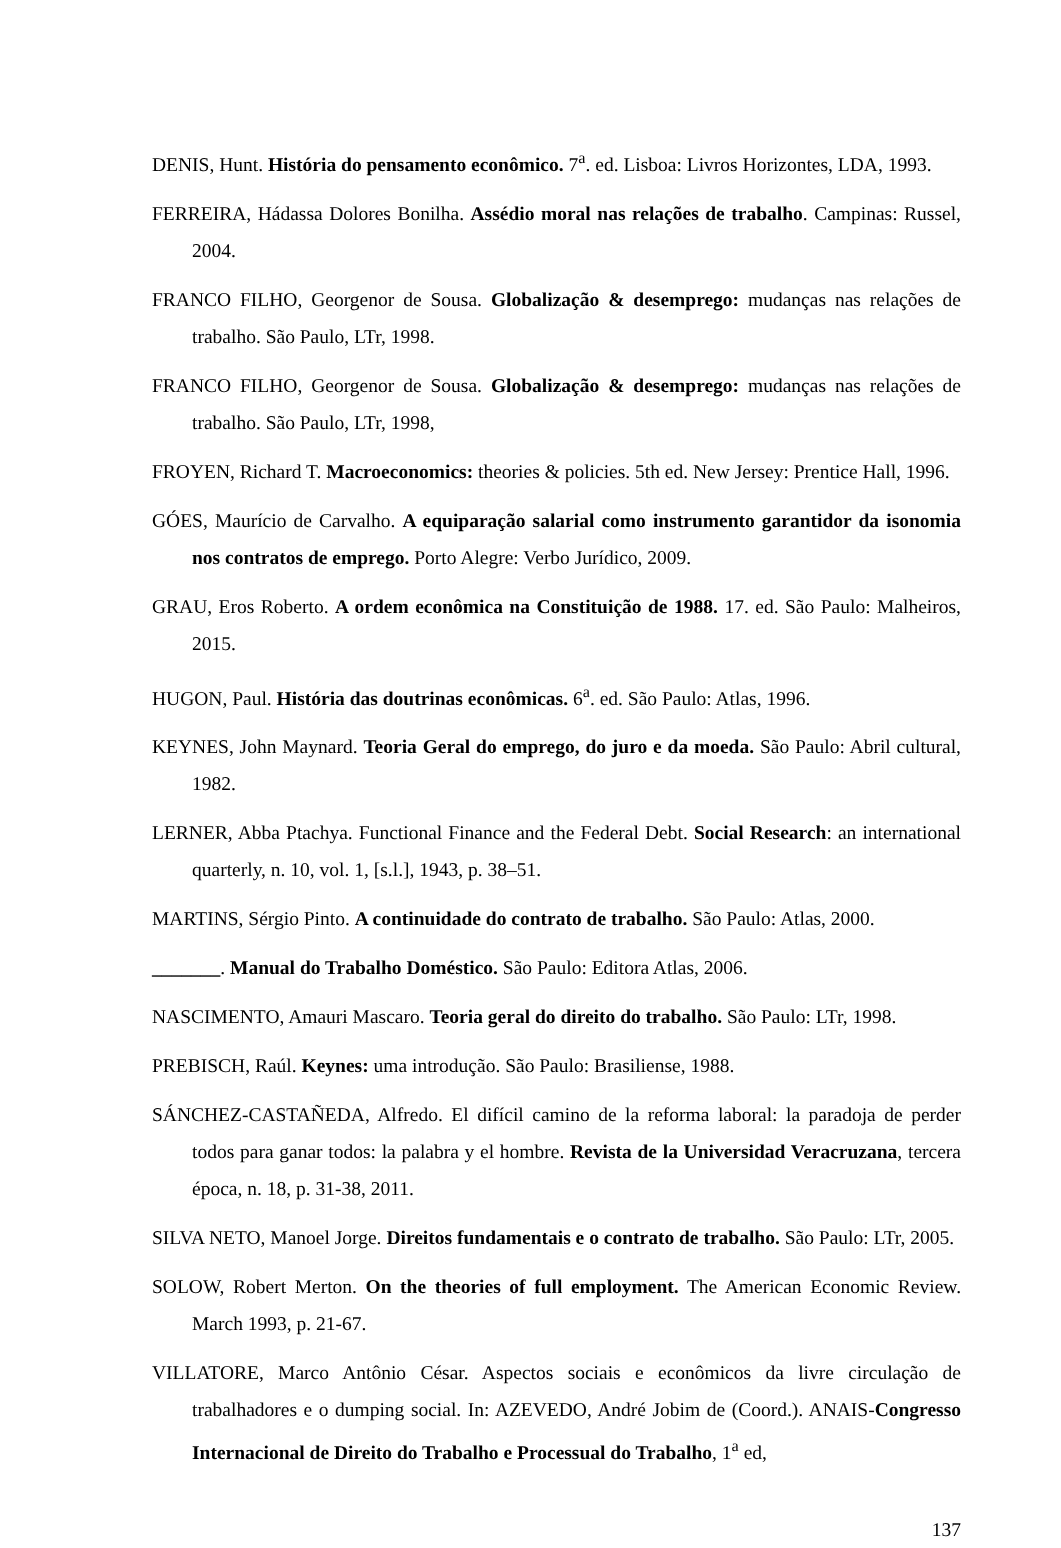DENIS, Hunt. História do pensamento econômico. 7<sup>a</sup>. ed. Lisboa: Livros Horizontes, LDA, 1993.
FERREIRA, Hádassa Dolores Bonilha. Assédio moral nas relações de trabalho. Campinas: Russel, 2004.
FRANCO FILHO, Georgenor de Sousa. Globalização & desemprego: mudanças nas relações de trabalho. São Paulo, LTr, 1998.
FRANCO FILHO, Georgenor de Sousa. Globalização & desemprego: mudanças nas relações de trabalho. São Paulo, LTr, 1998,
FROYEN, Richard T. Macroeconomics: theories & policies. 5th ed. New Jersey: Prentice Hall, 1996.
GÓES, Maurício de Carvalho. A equiparação salarial como instrumento garantidor da isonomia nos contratos de emprego. Porto Alegre: Verbo Jurídico, 2009.
GRAU, Eros Roberto. A ordem econômica na Constituição de 1988. 17. ed. São Paulo: Malheiros, 2015.
HUGON, Paul. História das doutrinas econômicas. 6<sup>a</sup>. ed. São Paulo: Atlas, 1996.
KEYNES, John Maynard. Teoria Geral do emprego, do juro e da moeda. São Paulo: Abril cultural, 1982.
LERNER, Abba Ptachya. Functional Finance and the Federal Debt. Social Research: an international quarterly, n. 10, vol. 1, [s.l.], 1943, p. 38–51.
MARTINS, Sérgio Pinto. A continuidade do contrato de trabalho. São Paulo: Atlas, 2000.
_______. Manual do Trabalho Doméstico. São Paulo: Editora Atlas, 2006.
NASCIMENTO, Amauri Mascaro. Teoria geral do direito do trabalho. São Paulo: LTr, 1998.
PREBISCH, Raúl. Keynes: uma introdução. São Paulo: Brasiliense, 1988.
SÁNCHEZ-CASTAÑEDA, Alfredo. El difícil camino de la reforma laboral: la paradoja de perder todos para ganar todos: la palabra y el hombre. Revista de la Universidad Veracruzana, tercera época, n. 18, p. 31-38, 2011.
SILVA NETO, Manoel Jorge. Direitos fundamentais e o contrato de trabalho. São Paulo: LTr, 2005.
SOLOW, Robert Merton. On the theories of full employment. The American Economic Review. March 1993, p. 21-67.
VILLATORE, Marco Antônio César. Aspectos sociais e econômicos da livre circulação de trabalhadores e o dumping social. In: AZEVEDO, André Jobim de (Coord.). ANAIS-Congresso Internacional de Direito do Trabalho e Processual do Trabalho, 1<sup>a</sup> ed,
137